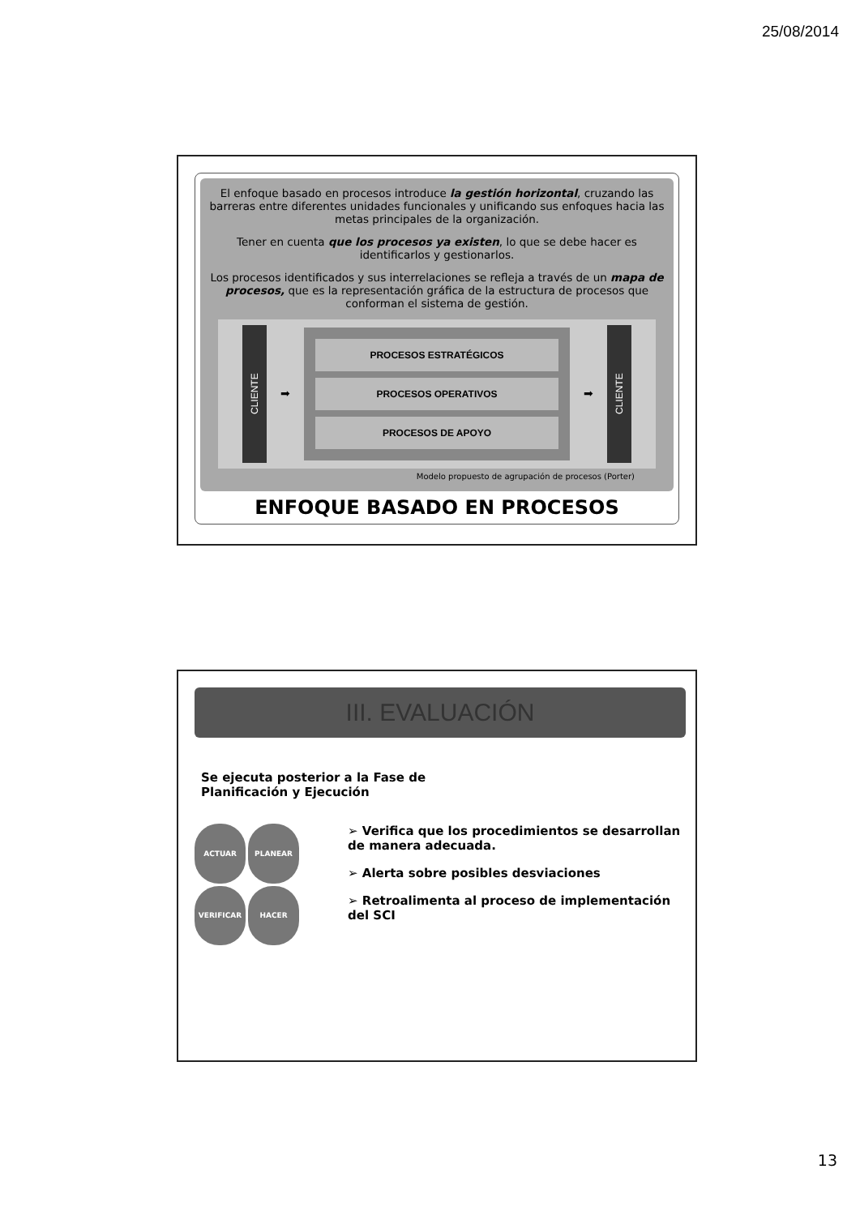25/08/2014
El enfoque basado en procesos introduce la gestión horizontal, cruzando las barreras entre diferentes unidades funcionales y unificando sus enfoques hacia las metas principales de la organización.
Tener en cuenta que los procesos ya existen, lo que se debe hacer es identificarlos y gestionarlos.
Los procesos identificados y sus interrelaciones se refleja a través de un mapa de procesos, que es la representación gráfica de la estructura de procesos que conforman el sistema de gestión.
CLIENTE
➡
PROCESOS ESTRATÉGICOS
PROCESOS OPERATIVOS
PROCESOS DE APOYO
➡
CLIENTE
Modelo propuesto de agrupación de procesos (Porter)
ENFOQUE BASADO EN PROCESOS
III. EVALUACIÓN
Se ejecuta posterior a la Fase de
Planificación y Ejecución
ACTUAR
PLANEAR
VERIFICAR
HACER
➢ Verifica que los procedimientos se desarrollan de manera adecuada.
➢ Alerta sobre posibles desviaciones
➢ Retroalimenta al proceso de implementación del SCI
13